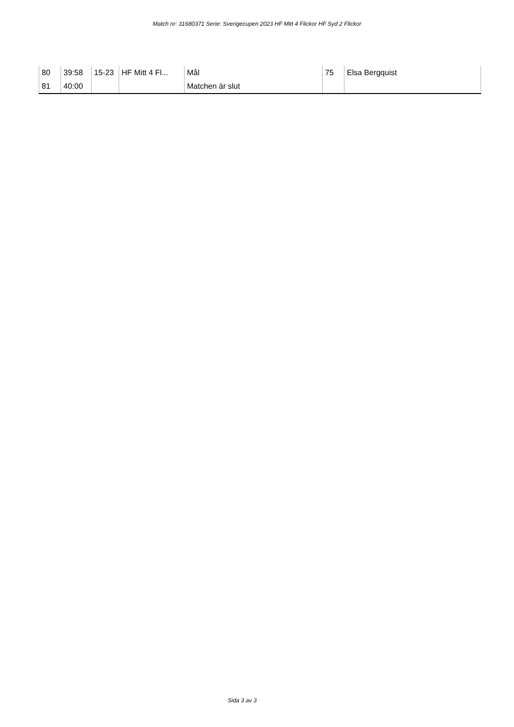Match nr: 31680371 Serie: Sverigecupen 2023 HF Mitt 4 Flickor HF Syd 2 Flickor
| 80 | 39:58 | 15-23 | HF Mitt 4 Fl... | Mål | 75 | Elsa Bergquist |
| 81 | 40:00 | | | Matchen är slut | | |
Sida 3 av 3